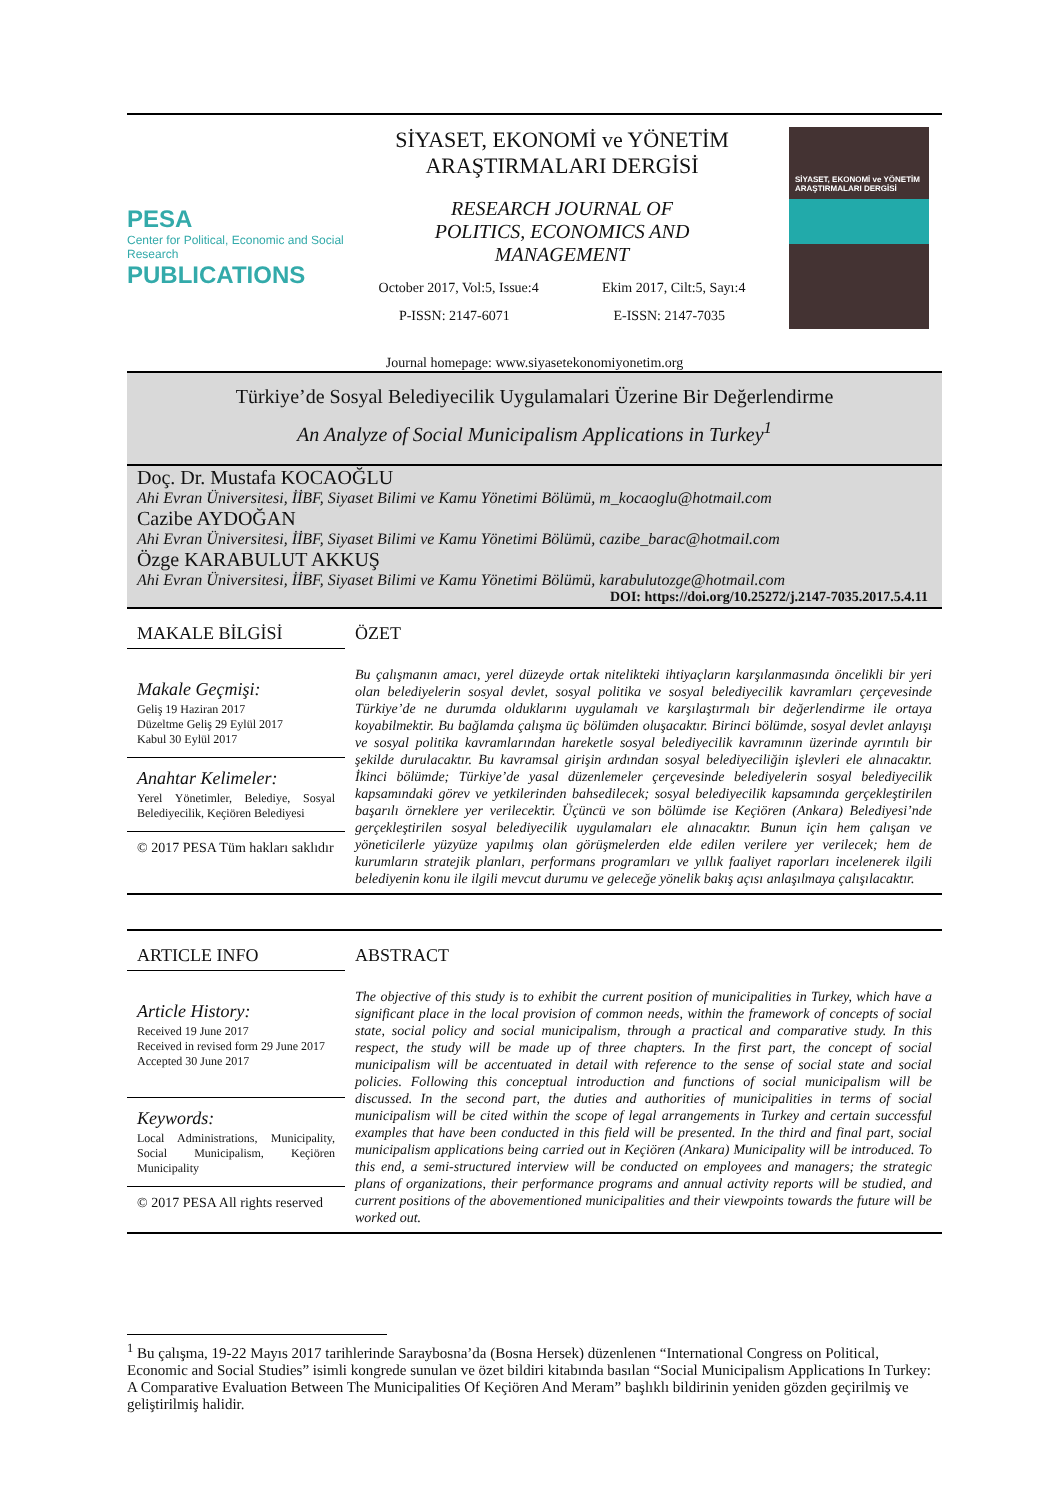PESA
Center for Political, Economic and Social Research
PUBLICATIONS
SİYASET, EKONOMİ ve YÖNETİM
ARAŞTIRMALARI DERGİSİ
RESEARCH JOURNAL OF
POLITICS, ECONOMICS AND
MANAGEMENT
October 2017, Vol:5, Issue:4 Ekim 2017, Cilt:5, Sayı:4
P-ISSN: 2147-6071 E-ISSN: 2147-7035
SİYASET, EKONOMİ ve YÖNETİM ARAŞTIRMALARI DERGİSİ
Journal homepage: www.siyasetekonomiyonetim.org
Türkiye’de Sosyal Belediyecilik Uygulamalari Üzerine Bir Değerlendirme
An Analyze of Social Municipalism Applications in Turkey<sup>1</sup>
Doç. Dr. Mustafa KOCAOĞLU
Ahi Evran Üniversitesi, İİBF, Siyaset Bilimi ve Kamu Yönetimi Bölümü, m_kocaoglu@hotmail.com
Cazibe AYDOĞAN
Ahi Evran Üniversitesi, İİBF, Siyaset Bilimi ve Kamu Yönetimi Bölümü, cazibe_barac@hotmail.com
Özge KARABULUT AKKUŞ
Ahi Evran Üniversitesi, İİBF, Siyaset Bilimi ve Kamu Yönetimi Bölümü, karabulutozge@hotmail.com
DOI: https://doi.org/10.25272/j.2147-7035.2017.5.4.11
MAKALE BİLGİSİ
Makale Geçmişi:
Geliş 19 Haziran 2017
Düzeltme Geliş 29 Eylül 2017
Kabul 30 Eylül 2017
Anahtar Kelimeler:
Yerel Yönetimler, Belediye, Sosyal Belediyecilik, Keçiören Belediyesi
© 2017 PESA Tüm hakları saklıdır
ÖZET
Bu çalışmanın amacı, yerel düzeyde ortak nitelikteki ihtiyaçların karşılanmasında öncelikli bir yeri olan belediyelerin sosyal devlet, sosyal politika ve sosyal belediyecilik kavramları çerçevesinde Türkiye’de ne durumda olduklarını uygulamalı ve karşılaştırmalı bir değerlendirme ile ortaya koyabilmektir. Bu bağlamda çalışma üç bölümden oluşacaktır. Birinci bölümde, sosyal devlet anlayışı ve sosyal politika kavramlarından hareketle sosyal belediyecilik kavramının üzerinde ayrıntılı bir şekilde durulacaktır. Bu kavramsal girişin ardından sosyal belediyeciliğin işlevleri ele alınacaktır. İkinci bölümde; Türkiye’de yasal düzenlemeler çerçevesinde belediyelerin sosyal belediyecilik kapsamındaki görev ve yetkilerinden bahsedilecek; sosyal belediyecilik kapsamında gerçekleştirilen başarılı örneklere yer verilecektir. Üçüncü ve son bölümde ise Keçiören (Ankara) Belediyesi’nde gerçekleştirilen sosyal belediyecilik uygulamaları ele alınacaktır. Bunun için hem çalışan ve yöneticilerle yüzyüze yapılmış olan görüşmelerden elde edilen verilere yer verilecek; hem de kurumların stratejik planları, performans programları ve yıllık faaliyet raporları incelenerek ilgili belediyenin konu ile ilgili mevcut durumu ve geleceğe yönelik bakış açısı anlaşılmaya çalışılacaktır.
ARTICLE INFO
Article History:
Received 19 June 2017
Received in revised form 29 June 2017
Accepted 30 June 2017
Keywords:
Local Administrations, Municipality, Social Municipalism, Keçiören Municipality
© 2017 PESA All rights reserved
ABSTRACT
The objective of this study is to exhibit the current position of municipalities in Turkey, which have a significant place in the local provision of common needs, within the framework of concepts of social state, social policy and social municipalism, through a practical and comparative study. In this respect, the study will be made up of three chapters. In the first part, the concept of social municipalism will be accentuated in detail with reference to the sense of social state and social policies. Following this conceptual introduction and functions of social municipalism will be discussed. In the second part, the duties and authorities of municipalities in terms of social municipalism will be cited within the scope of legal arrangements in Turkey and certain successful examples that have been conducted in this field will be presented. In the third and final part, social municipalism applications being carried out in Keçiören (Ankara) Municipality will be introduced. To this end, a semi-structured interview will be conducted on employees and managers; the strategic plans of organizations, their performance programs and annual activity reports will be studied, and current positions of the abovementioned municipalities and their viewpoints towards the future will be worked out.
<sup>1</sup> Bu çalışma, 19-22 Mayıs 2017 tarihlerinde Saraybosna’da (Bosna Hersek) düzenlenen “International Congress on Political, Economic and Social Studies” isimli kongrede sunulan ve özet bildiri kitabında basılan “Social Municipalism Applications In Turkey: A Comparative Evaluation Between The Municipalities Of Keçiören And Meram” başlıklı bildirinin yeniden gözden geçirilmiş ve geliştirilmiş halidir.